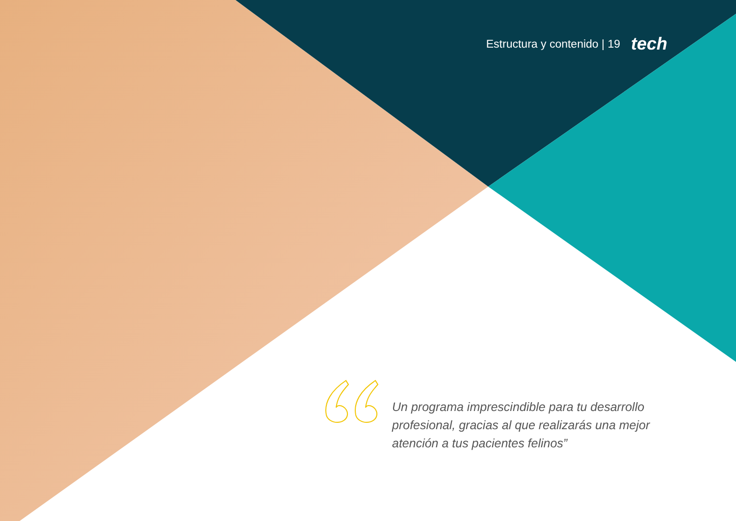Estructura y contenido | 19 tech
Un programa imprescindible para tu desarrollo profesional, gracias al que realizarás una mejor atención a tus pacientes felinos”